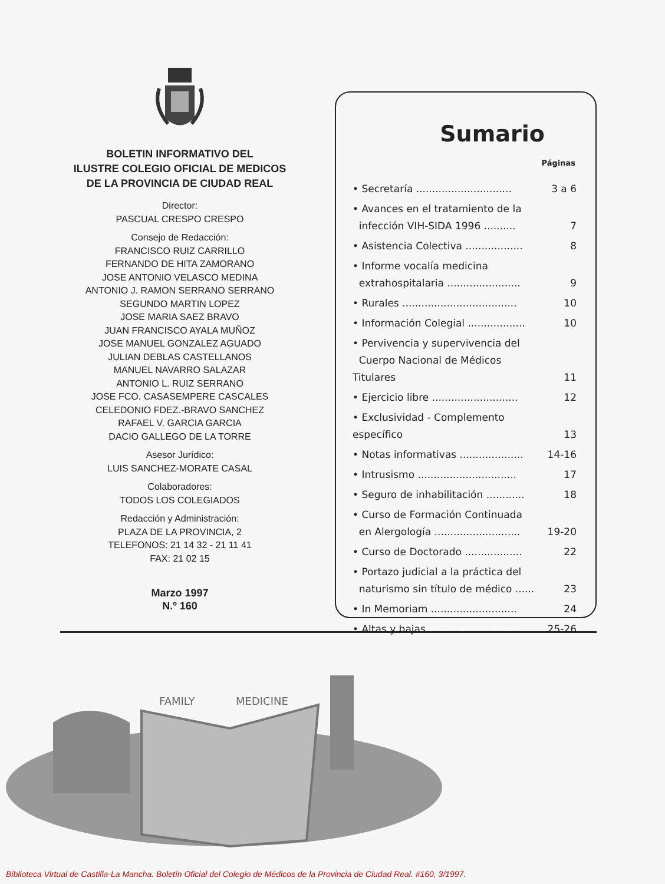BOLETIN INFORMATIVO DEL
ILUSTRE COLEGIO OFICIAL DE MEDICOS
DE LA PROVINCIA DE CIUDAD REAL
Director:
PASCUAL CRESPO CRESPO
Consejo de Redacción:
FRANCISCO RUIZ CARRILLO
FERNANDO DE HITA ZAMORANO
JOSE ANTONIO VELASCO MEDINA
ANTONIO J. RAMON SERRANO SERRANO
SEGUNDO MARTIN LOPEZ
JOSE MARIA SAEZ BRAVO
JUAN FRANCISCO AYALA MUÑOZ
JOSE MANUEL GONZALEZ AGUADO
JULIAN DEBLAS CASTELLANOS
MANUEL NAVARRO SALAZAR
ANTONIO L. RUIZ SERRANO
JOSE FCO. CASASEMPERE CASCALES
CELEDONIO FDEZ.-BRAVO SANCHEZ
RAFAEL V. GARCIA GARCIA
DACIO GALLEGO DE LA TORRE
Asesor Jurídico:
LUIS SANCHEZ-MORATE CASAL
Colaboradores:
TODOS LOS COLEGIADOS
Redacción y Administración:
PLAZA DE LA PROVINCIA, 2
TELEFONOS: 21 14 32 - 21 11 41
FAX: 21 02 15
Marzo 1997
N.º 160
Sumario
Páginas
| • Secretaría .............................. | 3 a 6 |
| • Avances en el tratamiento de la | |
| infección VIH-SIDA 1996 .......... | 7 |
| • Asistencia Colectiva .................. | 8 |
| • Informe vocalía medicina | |
| extrahospitalaria ....................... | 9 |
| • Rurales .................................... | 10 |
| • Información Colegial .................. | 10 |
| • Pervivencia y supervivencia del | |
| Cuerpo Nacional de Médicos Titulares | 11 |
| • Ejercicio libre ........................... | 12 |
| • Exclusividad - Complemento específico | 13 |
| • Notas informativas .................... | 14-16 |
| • Intrusismo ............................... | 17 |
| • Seguro de inhabilitación ............ | 18 |
| • Curso de Formación Continuada | |
| en Alergología ........................... | 19-20 |
| • Curso de Doctorado .................. | 22 |
| • Portazo judicial a la práctica del | |
| naturismo sin título de médico ...... | 23 |
| • In Memoriam ........................... | 24 |
| • Altas y bajas ............................ | 25-26 |
FAMILY
MEDICINE
Biblioteca Virtual de Castilla-La Mancha. Boletín Oficial del Colegio de Médicos de la Provincia de Ciudad Real. #160, 3/1997.